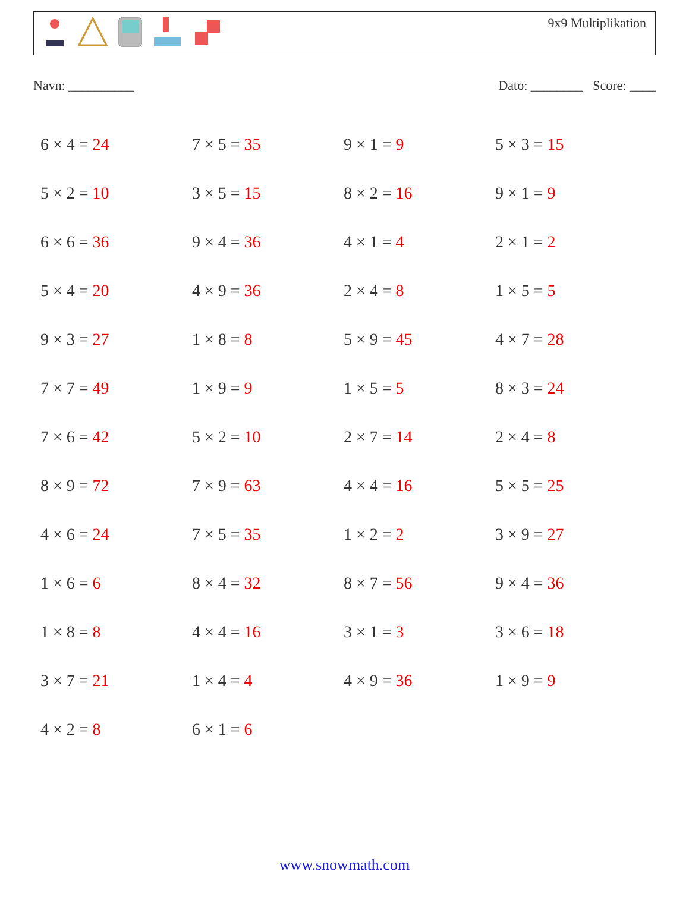9x9 Multiplikation
Navn: __________ Dato: ________ Score: ____
| 6 × 4 = 24 | 7 × 5 = 35 | 9 × 1 = 9 | 5 × 3 = 15 |
| 5 × 2 = 10 | 3 × 5 = 15 | 8 × 2 = 16 | 9 × 1 = 9 |
| 6 × 6 = 36 | 9 × 4 = 36 | 4 × 1 = 4 | 2 × 1 = 2 |
| 5 × 4 = 20 | 4 × 9 = 36 | 2 × 4 = 8 | 1 × 5 = 5 |
| 9 × 3 = 27 | 1 × 8 = 8 | 5 × 9 = 45 | 4 × 7 = 28 |
| 7 × 7 = 49 | 1 × 9 = 9 | 1 × 5 = 5 | 8 × 3 = 24 |
| 7 × 6 = 42 | 5 × 2 = 10 | 2 × 7 = 14 | 2 × 4 = 8 |
| 8 × 9 = 72 | 7 × 9 = 63 | 4 × 4 = 16 | 5 × 5 = 25 |
| 4 × 6 = 24 | 7 × 5 = 35 | 1 × 2 = 2 | 3 × 9 = 27 |
| 1 × 6 = 6 | 8 × 4 = 32 | 8 × 7 = 56 | 9 × 4 = 36 |
| 1 × 8 = 8 | 4 × 4 = 16 | 3 × 1 = 3 | 3 × 6 = 18 |
| 3 × 7 = 21 | 1 × 4 = 4 | 4 × 9 = 36 | 1 × 9 = 9 |
| 4 × 2 = 8 | 6 × 1 = 6 | | |
www.snowmath.com